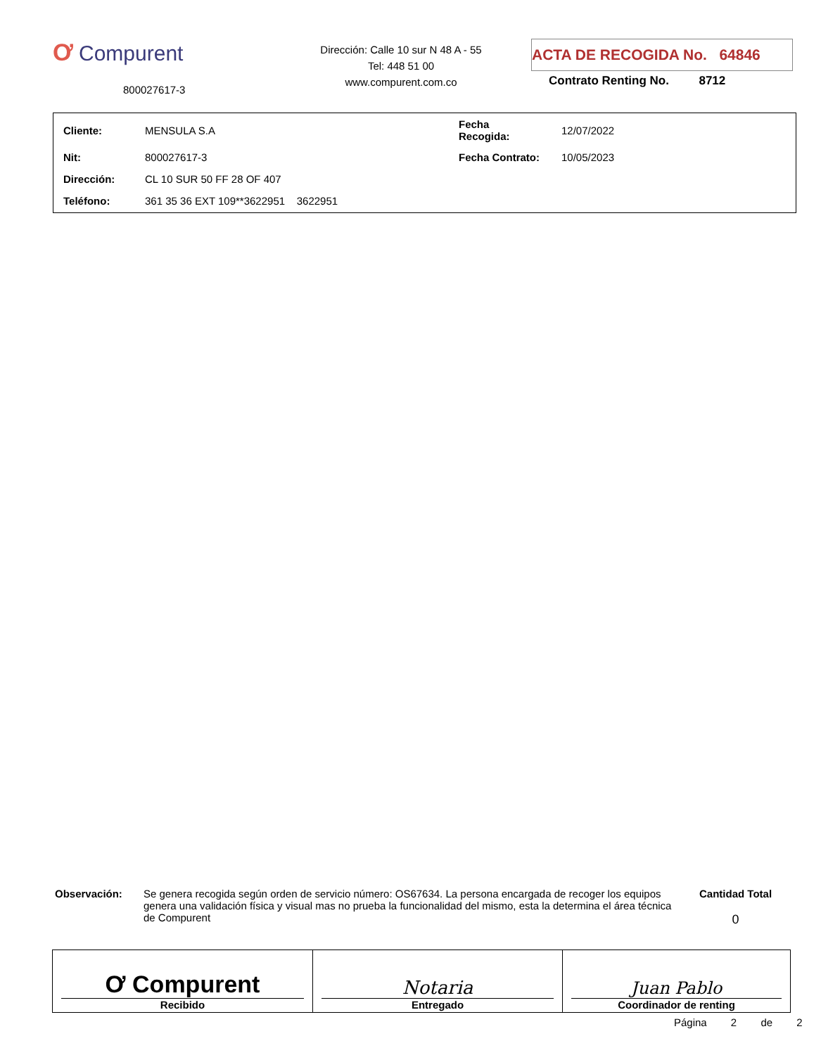Ơ Compurent
800027617-3
Dirección: Calle 10 sur N 48 A - 55
Tel: 448 51 00
www.compurent.com.co
ACTA DE RECOGIDA No. 64846
Contrato Renting No. 8712
| Cliente: | MENSULA S.A | Fecha Recogida: | 12/07/2022 |
| Nit: | 800027617-3 | Fecha Contrato: | 10/05/2023 |
| Dirección: | CL 10 SUR 50 FF 28 OF 407 | | |
| Teléfono: | 361 35 36 EXT 109**3622951 3622951 | | |
Observación: Se genera recogida según orden de servicio número: OS67634. La persona encargada de recoger los equipos genera una validación física y visual mas no prueba la funcionalidad del mismo, esta la determina el área técnica de Compurent
Cantidad Total
0
| Ơ Compurent Recibido | Notaria Entregado | Juan Pablo Coordinador de renting |
Página 2 de 2